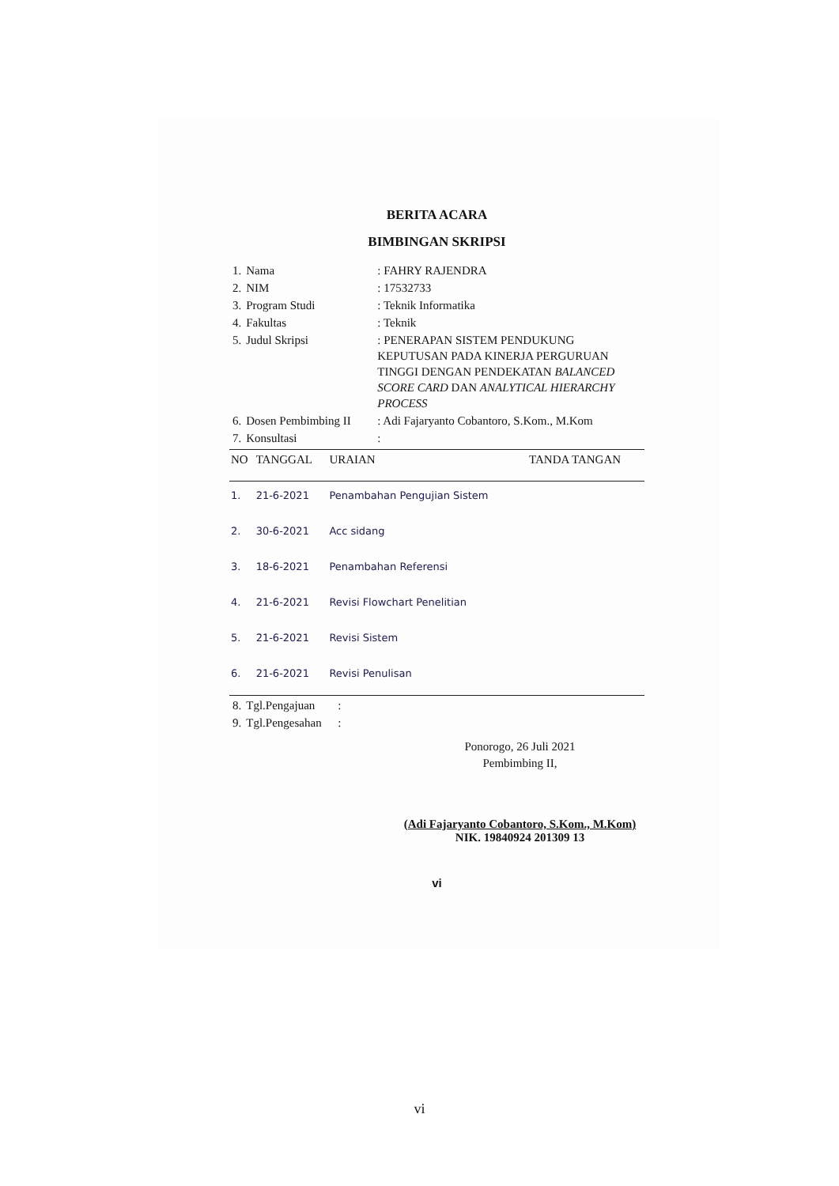BERITA ACARA
BIMBINGAN SKRIPSI
| 1. | Nama | : FAHRY RAJENDRA |
| 2. | NIM | : 17532733 |
| 3. | Program Studi | : Teknik Informatika |
| 4. | Fakultas | : Teknik |
| 5. | Judul Skripsi | : PENERAPAN SISTEM PENDUKUNG KEPUTUSAN PADA KINERJA PERGURUAN TINGGI DENGAN PENDEKATAN BALANCED SCORE CARD DAN ANALYTICAL HIERARCHY PROCESS |
| 6. | Dosen Pembimbing II | : Adi Fajaryanto Cobantoro, S.Kom., M.Kom |
| 7. | Konsultasi | : |
| NO | TANGGAL | URAIAN | TANDA TANGAN |
| --- | --- | --- | --- |
| 1. | 21-6-2021 | Penambahan Pengujian Sistem | |
| 2. | 30-6-2021 | Acc sidang | |
| 3. | 18-6-2021 | Penambahan Referensi | |
| 4. | 21-6-2021 | Revisi Flowchart Penelitian | |
| 5. | 21-6-2021 | Revisi Sistem | |
| 6. | 21-6-2021 | Revisi Penulisan | |
| 8. | Tgl.Pengajuan | : |
| 9. | Tgl.Pengesahan | : |
Ponorogo, 26 Juli 2021
Pembimbing II,
(Adi Fajaryanto Cobantoro, S.Kom., M.Kom)
NIK. 19840924 201309 13
vi
vi